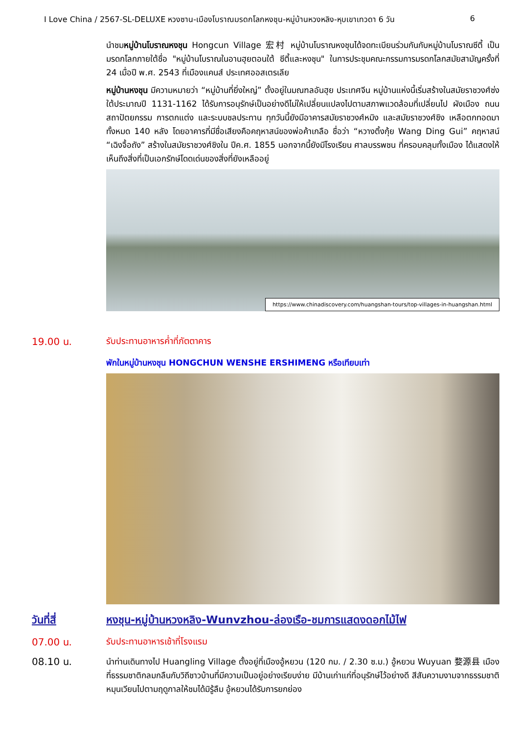I Love China / 2567-SL-DELUXE หวงซาน-เมืองโบราณมรดกโลกหงชุน-หมู่บ้านหวงหลิง-หุบเขาเทวดา 6 วัน 6
นำชมหมู่บ้านโบราณหงชุน Hongcun Village 宏村 หมู่บ้านโบราณหงชุนได้จดทะเบียนร่วมกันกับหมู่บ้านโบราณซีตี้ เป็นมรดกโลกภายใต้ชื่อ "หมู่บ้านโบราณในอานฮุยตอนใต้ ซีตี้และหงชุน" ในการประชุมคณะกรรมการมรดกโลกสมัยสามัญครั้งที่ 24 เมื่อปี พ.ศ. 2543 ที่เมืองแคนส์ ประเทศออสเตรเลีย
หมู่บ้านหงชุน มีความหมายว่า “หมู่บ้านที่ยิ่งใหญ่” ตั้งอยู่ในมณฑลอันฮุย ประเทศจีน หมู่บ้านแห่งนี้เริ่มสร้างในสมัยราชวงศ์ซ่งใต้ประมาณปี 1131-1162 ได้รับการอนุรักษ์เป็นอย่างดีไม่ให้เปลี่ยนแปลงไปตามสภาพแวดล้อมที่เปลี่ยนไป ผังเมือง ถนน สถาปัตยกรรม การตกแต่ง และระบบชลประทาน ทุกวันนี้ยังมีอาคารสมัยราชวงศ์หมิง และสมัยราชวงศ์ชิง เหลือตกทอดมาทั้งหมด 140 หลัง โดยอาคารที่มีชื่อเสียงคือคฤหาสน์ของพ่อค้าเกลือ ชื่อว่า “หวางติ้งกุ้ย Wang Ding Gui” คฤหาสน์ “เฉิงจื้อถัง” สร้างในสมัยราชวงศ์ชิงใน ปีค.ศ. 1855 นอกจากนี้ยังมีโรงเรียน ศาลบรรพชน ที่ครอบคลุมทั้งเมือง ได้แสดงให้เห็นถึงสิ่งที่เป็นเอกรักษ์โดดเด่นของสิ่งที่ยังเหลืออยู่
https://www.chinadiscovery.com/huangshan-tours/top-villages-in-huangshan.html
19.00 น. รับประทานอาหารค่ำที่ภัตตาคาร
พักในหมู่บ้านหงชุน HONGCHUN WENSHE ERSHIMENG หรือเทียบเท่า
วันที่สี่ หงชุน-หมู่บ้านหวงหลิง-Wunvzhou-ล่องเรือ-ชมการแสดงดอกไม้ไฟ
07.00 น. รับประทานอาหารเช้าที่โรงแรม
08.10 น.
นำท่านเดินทางไป Huangling Village ตั้งอยู่ที่เมืองอู้หยวน (120 กม. / 2.30 ซ.ม.) อู้หยวน Wuyuan 婺源县 เมืองที่ธรรมชาติกลมกลืนกับวิถีชาวบ้านที่มีความเป็นอยู่อย่างเรียบง่าย มีบ้านเก่าแก่ที่อนุรักษ์ไว้อย่างดี สีสันความงามจากธรรมชาติหมุนเวียนไปตามฤดูกาลให้ชมได้มิรู้ลืม อู้หยวนได้รับการยกย่อง